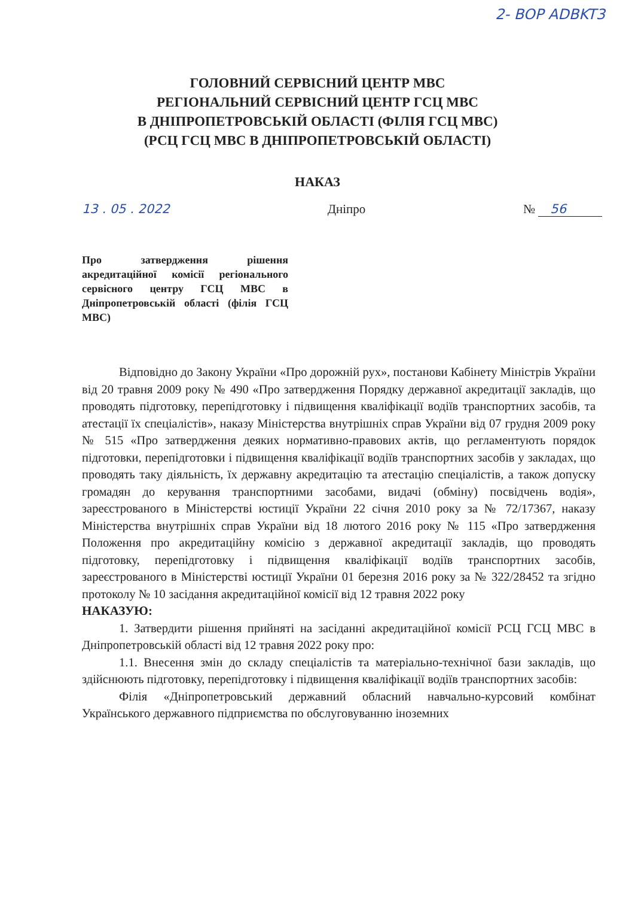2- BOP ADBKT3
ГОЛОВНИЙ СЕРВІСНИЙ ЦЕНТР МВС
РЕГІОНАЛЬНИЙ СЕРВІСНИЙ ЦЕНТР ГСЦ МВС
В ДНІПРОПЕТРОВСЬКІЙ ОБЛАСТІ (ФІЛІЯ ГСЦ МВС)
(РСЦ ГСЦ МВС В ДНІПРОПЕТРОВСЬКІЙ ОБЛАСТІ)
НАКАЗ
13 . 05 . 2022 Дніпро № 56
Про затвердження рішення акредитаційної комісії регіонального сервісного центру ГСЦ МВС в Дніпропетровській області (філія ГСЦ МВС)
Відповідно до Закону України «Про дорожній рух», постанови Кабінету Міністрів України від 20 травня 2009 року № 490 «Про затвердження Порядку державної акредитації закладів, що проводять підготовку, перепідготовку і підвищення кваліфікації водіїв транспортних засобів, та атестації їх спеціалістів», наказу Міністерства внутрішніх справ України від 07 грудня 2009 року № 515 «Про затвердження деяких нормативно-правових актів, що регламентують порядок підготовки, перепідготовки і підвищення кваліфікації водіїв транспортних засобів у закладах, що проводять таку діяльність, їх державну акредитацію та атестацію спеціалістів, а також допуску громадян до керування транспортними засобами, видачі (обміну) посвідчень водія», зареєстрованого в Міністерстві юстиції України 22 січня 2010 року за № 72/17367, наказу Міністерства внутрішніх справ України від 18 лютого 2016 року № 115 «Про затвердження Положення про акредитаційну комісію з державної акредитації закладів, що проводять підготовку, перепідготовку і підвищення кваліфікації водіїв транспортних засобів, зареєстрованого в Міністерстві юстиції України 01 березня 2016 року за № 322/28452 та згідно протоколу № 10 засідання акредитаційної комісії від 12 травня 2022 року
НАКАЗУЮ:
1. Затвердити рішення прийняті на засіданні акредитаційної комісії РСЦ ГСЦ МВС в Дніпропетровській області від 12 травня 2022 року про:
1.1. Внесення змін до складу спеціалістів та матеріально-технічної бази закладів, що здійснюють підготовку, перепідготовку і підвищення кваліфікації водіїв транспортних засобів:
Філія «Дніпропетровський державний обласний навчально-курсовий комбінат Українського державного підприємства по обслуговуванню іноземних